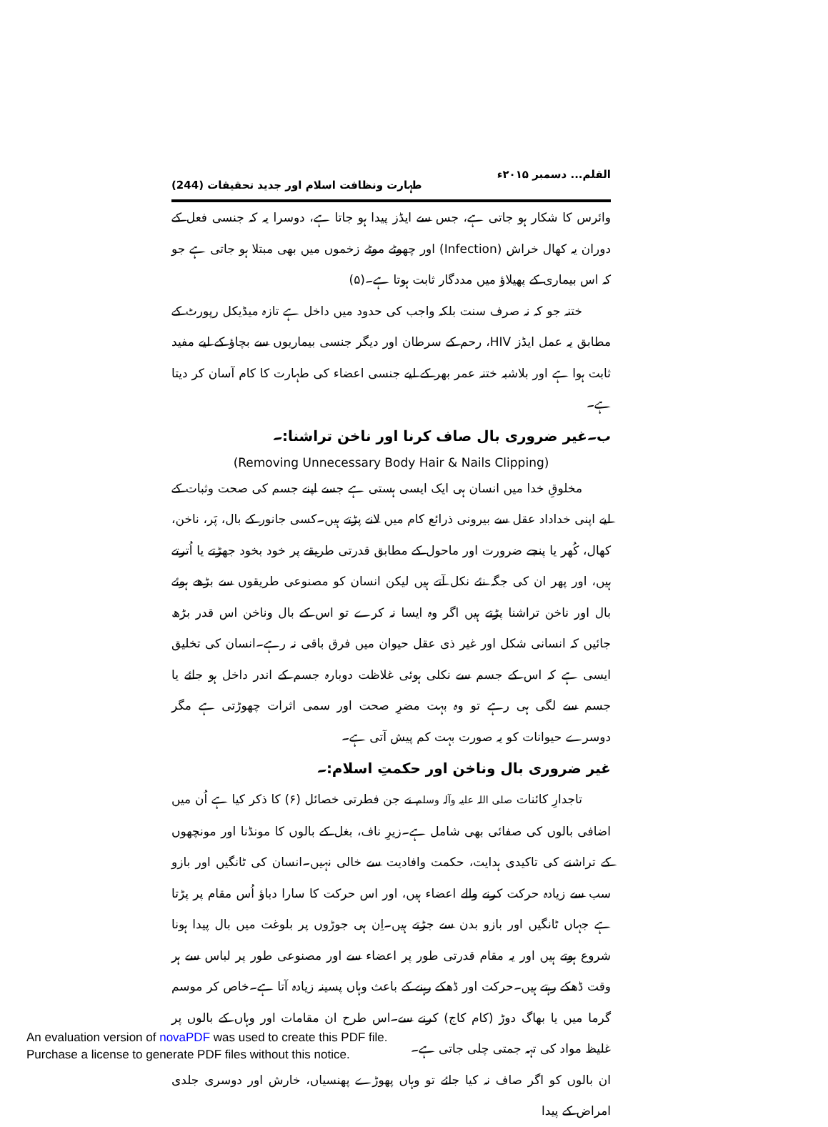القلم... دسمبر ۲۰۱۵ء طہارت ونظافت اسلام اور جدید تحقیقات (244)
وائرس کا شکار ہو جاتی ہے، جس سے ایڈز پیدا ہو جاتا ہے، دوسرا یہ کہ جنسی فعل کے دوران یہ کھال خراش (Infection) اور چھوٹے موٹے زخموں میں بھی مبتلا ہو جاتی ہے جو کہ اس بیماری کے پھیلاؤ میں مددگار ثابت ہوتا ہے۔(۵)
ختنہ جو کہ نہ صرف سنت بلکہ واجب کی حدود میں داخل ہے تازہ میڈیکل رپورٹ کے مطابق یہ عمل ایڈز HIV، رحم کے سرطان اور دیگر جنسی بیماریوں سے بچاؤ کے لیے مفید ثابت ہوا ہے اور بلاشبہ ختنہ عمر بھر کے لیے جنسی اعضاء کی طہارت کا کام آسان کر دیتا ہے۔
ب۔غیر ضروری بال صاف کرنا اور ناخن تراشنا:۔
(Removing Unnecessary Body Hair & Nails Clipping)
مخلوقِ خدا میں انسان ہی ایک ایسی ہستی ہے جسے اپنے جسم کی صحت وثبات کے لیے اپنی خداداد عقل سے بیرونی ذرائع کام میں لانے پڑتے ہیں۔کسی جانور کے بال، پَر، ناخن، کھال، کُھر یا پنجے ضرورت اور ماحول کے مطابق قدرتی طریقے پر خود بخود جھڑتے یا اُترتے ہیں، اور پھر ان کی جگہ نئے نکل آتے ہیں لیکن انسان کو مصنوعی طریقوں سے بڑھے ہوئے بال اور ناخن تراشنا پڑتے ہیں اگر وہ ایسا نہ کرے تو اس کے بال وناخن اس قدر بڑھ جائیں کہ انسانی شکل اور غیر ذی عقل حیوان میں فرق باقی نہ رہے۔انسان کی تخلیق ایسی ہے کہ اس کے جسم سے نکلی ہوئی غلاظت دوبارہ جسم کے اندر داخل ہو جائے یا جسم سے لگی ہی رہے تو وہ بہت مضرِ صحت اور سمی اثرات چھوڑتی ہے مگر دوسرے حیوانات کو یہ صورت بہت کم پیش آتی ہے۔
غیر ضروری بال وناخن اور حکمتِ اسلام:۔
تاجدارِ کائنات صلی اللہ علیہ وآلہ وسلم نے جن فطرتی خصائل (۶) کا ذکر کیا ہے اُن میں اضافی بالوں کی صفائی بھی شامل ہے۔زیرِ ناف، بغل کے بالوں کا مونڈنا اور مونچھوں کے تراشنے کی تاکیدی ہدایت، حکمت وافادیت سے خالی نہیں۔انسان کی ٹانگیں اور بازو سب سے زیادہ حرکت کرنے والے اعضاء ہیں، اور اس حرکت کا سارا دباؤ اُس مقام پر پڑتا ہے جہاں ٹانگیں اور بازو بدن سے جڑتے ہیں۔اِن ہی جوڑوں پر بلوغت میں بال پیدا ہونا شروع ہوتے ہیں اور یہ مقام قدرتی طور پر اعضاء سے اور مصنوعی طور پر لباس سے ہر وقت ڈھکے رہتے ہیں۔حرکت اور ڈھکے رہنے کے باعث وہاں پسینہ زیادہ آتا ہے۔خاص کر موسم گرما میں یا بھاگ دوڑ (کام کاج) کرنے سے۔اس طرح ان مقامات اور وہاں کے بالوں پر غلیظ مواد کی تہہ جمتی چلی جاتی ہے۔
ان بالوں کو اگر صاف نہ کیا جائے تو وہاں پھوڑے پھنسیاں، خارش اور دوسری جلدی امراض کے پیدا
An evaluation version of novaPDF was used to create this PDF file.
Purchase a license to generate PDF files without this notice.